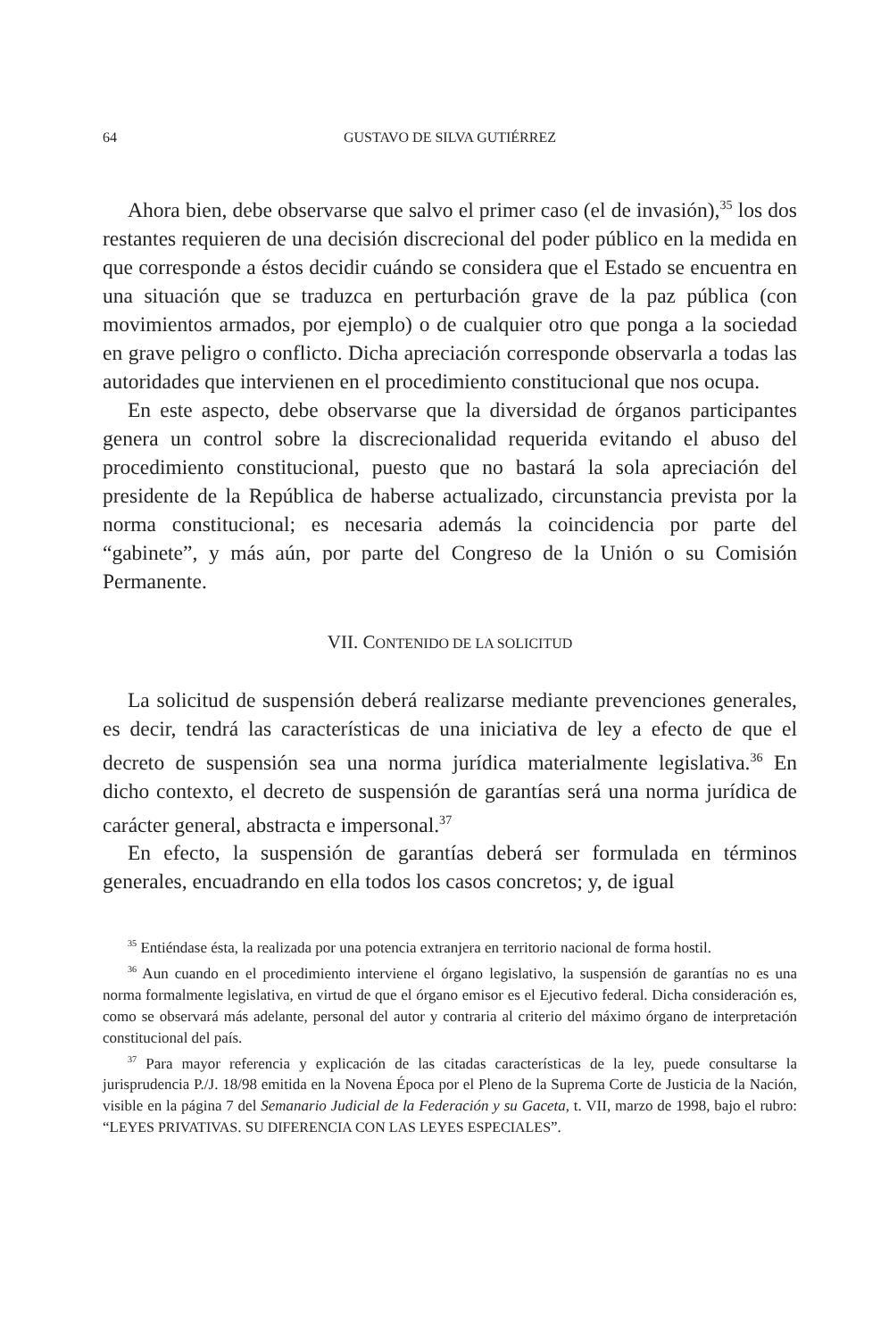64 GUSTAVO DE SILVA GUTIÉRREZ
Ahora bien, debe observarse que salvo el primer caso (el de invasión),<sup>35</sup> los dos restantes requieren de una decisión discrecional del poder público en la medida en que corresponde a éstos decidir cuándo se considera que el Estado se encuentra en una situación que se traduzca en perturbación grave de la paz pública (con movimientos armados, por ejemplo) o de cualquier otro que ponga a la sociedad en grave peligro o conflicto. Dicha apreciación corresponde observarla a todas las autoridades que intervienen en el procedimiento constitucional que nos ocupa.
En este aspecto, debe observarse que la diversidad de órganos participantes genera un control sobre la discrecionalidad requerida evitando el abuso del procedimiento constitucional, puesto que no bastará la sola apreciación del presidente de la República de haberse actualizado, circunstancia prevista por la norma constitucional; es necesaria además la coincidencia por parte del “gabinete”, y más aún, por parte del Congreso de la Unión o su Comisión Permanente.
VII. CONTENIDO DE LA SOLICITUD
La solicitud de suspensión deberá realizarse mediante prevenciones generales, es decir, tendrá las características de una iniciativa de ley a efecto de que el decreto de suspensión sea una norma jurídica materialmente legislativa.<sup>36</sup> En dicho contexto, el decreto de suspensión de garantías será una norma jurídica de carácter general, abstracta e impersonal.<sup>37</sup>
En efecto, la suspensión de garantías deberá ser formulada en términos generales, encuadrando en ella todos los casos concretos; y, de igual
<sup>35</sup> Entiéndase ésta, la realizada por una potencia extranjera en territorio nacional de forma hostil.
<sup>36</sup> Aun cuando en el procedimiento interviene el órgano legislativo, la suspensión de garantías no es una norma formalmente legislativa, en virtud de que el órgano emisor es el Ejecutivo federal. Dicha consideración es, como se observará más adelante, personal del autor y contraria al criterio del máximo órgano de interpretación constitucional del país.
<sup>37</sup> Para mayor referencia y explicación de las citadas características de la ley, puede consultarse la jurisprudencia P./J. 18/98 emitida en la Novena Época por el Pleno de la Suprema Corte de Justicia de la Nación, visible en la página 7 del Semanario Judicial de la Federación y su Gaceta, t. VII, marzo de 1998, bajo el rubro: “LEYES PRIVATIVAS. SU DIFERENCIA CON LAS LEYES ESPECIALES”.